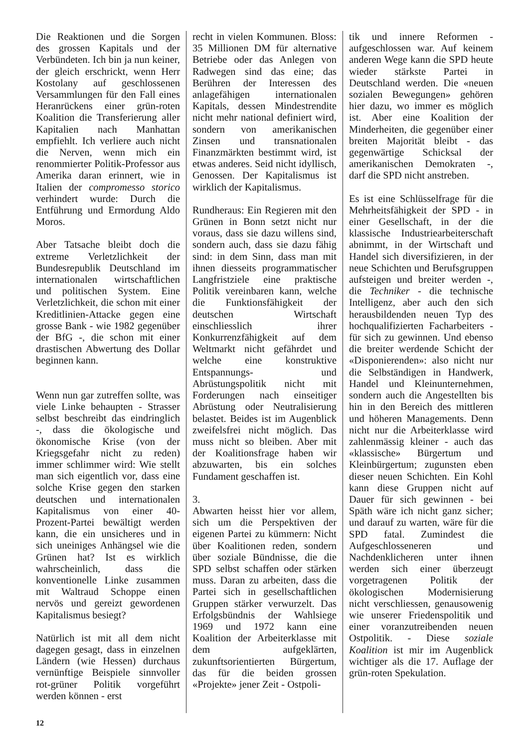Die Reaktionen und die Sorgen des grossen Kapitals und der Verbündeten. Ich bin ja nun keiner, der gleich erschrickt, wenn Herr Kostolany auf geschlossenen Versammlungen für den Fall eines Heranrückens einer grün-roten Koalition die Transferierung aller Kapitalien nach Manhattan empfiehlt. Ich verliere auch nicht die Nerven, wenn mich ein renommierter Politik-Professor aus Amerika daran erinnert, wie in Italien der compromesso storico verhindert wurde: Durch die Entführung und Ermordung Aldo Moros.
Aber Tatsache bleibt doch die extreme Verletzlichkeit der Bundesrepublik Deutschland im internationalen wirtschaftlichen und politischen System. Eine Verletzlichkeit, die schon mit einer Kreditlinien-Attacke gegen eine grosse Bank - wie 1982 gegenüber der BfG -, die schon mit einer drastischen Abwertung des Dollar beginnen kann.
Wenn nun gar zutreffen sollte, was viele Linke behaupten - Strasser selbst beschreibt das eindringlich -, dass die ökologische und ökonomische Krise (von der Kriegsgefahr nicht zu reden) immer schlimmer wird: Wie stellt man sich eigentlich vor, dass eine solche Krise gegen den starken deutschen und internationalen Kapitalismus von einer 40-Prozent-Partei bewältigt werden kann, die ein unsicheres und in sich uneiniges Anhängsel wie die Grünen hat? Ist es wirklich wahrscheinlich, dass die konventionelle Linke zusammen mit Waltraud Schoppe einen nervös und gereizt gewordenen Kapitalismus besiegt?
Natürlich ist mit all dem nicht dagegen gesagt, dass in einzelnen Ländern (wie Hessen) durchaus vernünftige Beispiele sinnvoller rot-grüner Politik vorgeführt werden können - erst
recht in vielen Kommunen. Bloss: 35 Millionen DM für alternative Betriebe oder das Anlegen von Radwegen sind das eine; das Berühren der Interessen des anlagefähigen internationalen Kapitals, dessen Mindestrendite nicht mehr national definiert wird, sondern von amerikanischen Zinsen und transnationalen Finanzmärkten bestimmt wird, ist etwas anderes. Seid nicht idyllisch, Genossen. Der Kapitalismus ist wirklich der Kapitalismus.
Rundheraus: Ein Regieren mit den Grünen in Bonn setzt nicht nur voraus, dass sie dazu willens sind, sondern auch, dass sie dazu fähig sind: in dem Sinn, dass man mit ihnen diesseits programmatischer Langfristziele eine praktische Politik vereinbaren kann, welche die Funktionsfähigkeit der deutschen Wirtschaft einschliesslich ihrer Konkurrenzfähigkeit auf dem Weltmarkt nicht gefährdet und welche eine konstruktive Entspannungs- und Abrüstungspolitik nicht mit Forderungen nach einseitiger Abrüstung oder Neutralisierung belastet. Beides ist im Augenblick zweifelsfrei nicht möglich. Das muss nicht so bleiben. Aber mit der Koalitionsfrage haben wir abzuwarten, bis ein solches Fundament geschaffen ist.
3.
Abwarten heisst hier vor allem, sich um die Perspektiven der eigenen Partei zu kümmern: Nicht über Koalitionen reden, sondern über soziale Bündnisse, die die SPD selbst schaffen oder stärken muss. Daran zu arbeiten, dass die Partei sich in gesellschaftlichen Gruppen stärker verwurzelt. Das Erfolgsbündnis der Wahlsiege 1969 und 1972 kann eine Koalition der Arbeiterklasse mit dem aufgeklärten, zukunftsorientierten Bürgertum, das für die beiden grossen «Projekte» jener Zeit - Ostpoli-
tik und innere Reformen - aufgeschlossen war. Auf keinem anderen Wege kann die SPD heute wieder stärkste Partei in Deutschland werden. Die «neuen sozialen Bewegungen» gehören hier dazu, wo immer es möglich ist. Aber eine Koalition der Minderheiten, die gegenüber einer breiten Majorität bleibt - das gegenwärtige Schicksal der amerikanischen Demokraten -, darf die SPD nicht anstreben.
Es ist eine Schlüsselfrage für die Mehrheitsfähigkeit der SPD - in einer Gesellschaft, in der die klassische Industriearbeiterschaft abnimmt, in der Wirtschaft und Handel sich diversifizieren, in der neue Schichten und Berufsgruppen aufsteigen und breiter werden -, die Techniker - die technische Intelligenz, aber auch den sich herausbildenden neuen Typ des hochqualifizierten Facharbeiters - für sich zu gewinnen. Und ebenso die breiter werdende Schicht der «Disponierenden»: also nicht nur die Selbständigen in Handwerk, Handel und Kleinunternehmen, sondern auch die Angestellten bis hin in den Bereich des mittleren und höheren Managements. Denn nicht nur die Arbeiterklasse wird zahlenmässig kleiner - auch das «klassische» Bürgertum und Kleinbürgertum; zugunsten eben dieser neuen Schichten. Ein Kohl kann diese Gruppen nicht auf Dauer für sich gewinnen - bei Späth wäre ich nicht ganz sicher; und darauf zu warten, wäre für die SPD fatal. Zumindest die Aufgeschlosseneren und Nachdenklicheren unter ihnen werden sich einer überzeugt vorgetragenen Politik der ökologischen Modernisierung nicht verschliessen, genausowenig wie unserer Friedenspolitik und einer voranzutreibenden neuen Ostpolitik. - Diese soziale Koalition ist mir im Augenblick wichtiger als die 17. Auflage der grün-roten Spekulation.
12